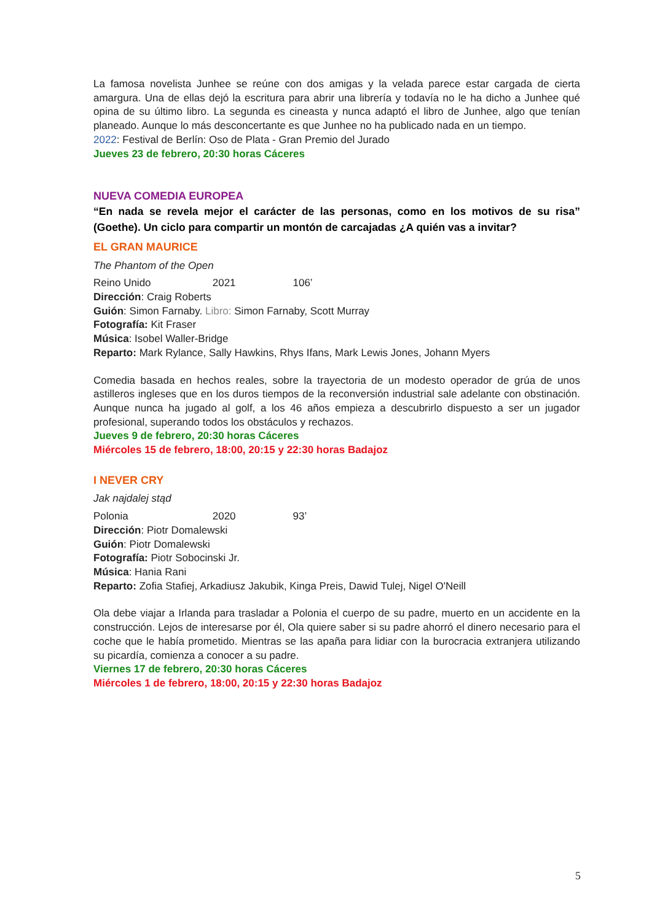La famosa novelista Junhee se reúne con dos amigas y la velada parece estar cargada de cierta amargura. Una de ellas dejó la escritura para abrir una librería y todavía no le ha dicho a Junhee qué opina de su último libro. La segunda es cineasta y nunca adaptó el libro de Junhee, algo que tenían planeado. Aunque lo más desconcertante es que Junhee no ha publicado nada en un tiempo.
2022: Festival de Berlín: Oso de Plata - Gran Premio del Jurado
Jueves 23 de febrero, 20:30 horas Cáceres
NUEVA COMEDIA EUROPEA
“En nada se revela mejor el carácter de las personas, como en los motivos de su risa” (Goethe). Un ciclo para compartir un montón de carcajadas ¿A quién vas a invitar?
EL GRAN MAURICE
The Phantom of the Open
Reino Unido 2021 106’
Dirección: Craig Roberts
Guión: Simon Farnaby. Libro: Simon Farnaby, Scott Murray
Fotografía: Kit Fraser
Música: Isobel Waller-Bridge
Reparto: Mark Rylance, Sally Hawkins, Rhys Ifans, Mark Lewis Jones, Johann Myers
Comedia basada en hechos reales, sobre la trayectoria de un modesto operador de grúa de unos astilleros ingleses que en los duros tiempos de la reconversión industrial sale adelante con obstinación. Aunque nunca ha jugado al golf, a los 46 años empieza a descubrirlo dispuesto a ser un jugador profesional, superando todos los obstáculos y rechazos.
Jueves 9 de febrero, 20:30 horas Cáceres
Miércoles 15 de febrero, 18:00, 20:15 y 22:30 horas Badajoz
I NEVER CRY
Jak najdalej stąd
Polonia 2020 93’
Dirección: Piotr Domalewski
Guión: Piotr Domalewski
Fotografía: Piotr Sobocinski Jr.
Música: Hania Rani
Reparto: Zofia Stafiej, Arkadiusz Jakubik, Kinga Preis, Dawid Tulej, Nigel O'Neill
Ola debe viajar a Irlanda para trasladar a Polonia el cuerpo de su padre, muerto en un accidente en la construcción. Lejos de interesarse por él, Ola quiere saber si su padre ahorró el dinero necesario para el coche que le había prometido. Mientras se las apaña para lidiar con la burocracia extranjera utilizando su picardía, comienza a conocer a su padre.
Viernes 17 de febrero, 20:30 horas Cáceres
Miércoles 1 de febrero, 18:00, 20:15 y 22:30 horas Badajoz
5